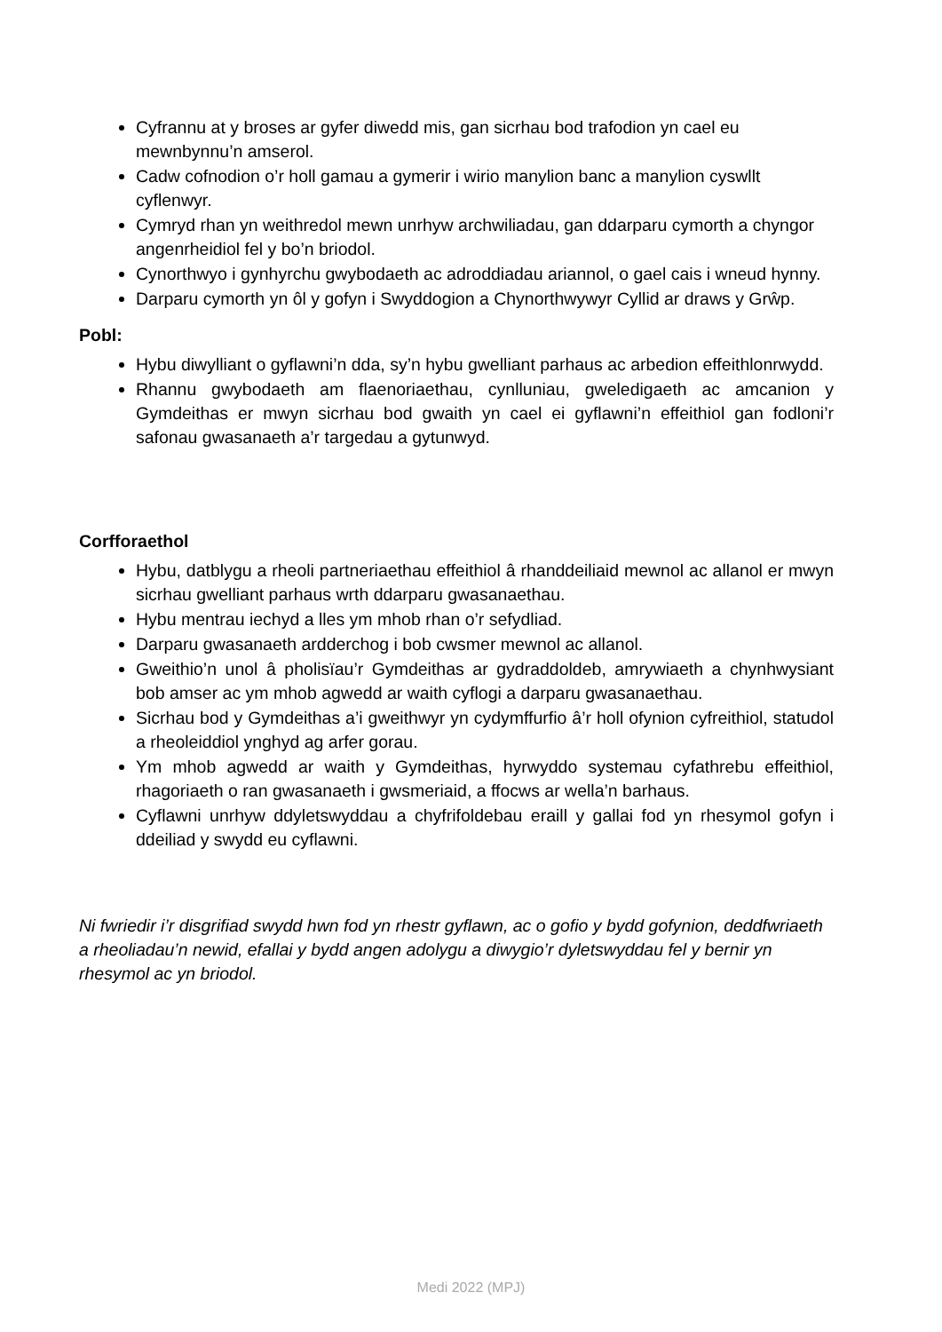Cyfrannu at y broses ar gyfer diwedd mis, gan sicrhau bod trafodion yn cael eu mewnbynnu’n amserol.
Cadw cofnodion o’r holl gamau a gymerir i wirio manylion banc a manylion cyswllt cyflenwyr.
Cymryd rhan yn weithredol mewn unrhyw archwiliadau, gan ddarparu cymorth a chyngor angenrheidiol fel y bo’n briodol.
Cynorthwyo i gynhyrchu gwybodaeth ac adroddiadau ariannol, o gael cais i wneud hynny.
Darparu cymorth yn ôl y gofyn i Swyddogion a Chynorthwywyr Cyllid ar draws y Grŵp.
Pobl:
Hybu diwylliant o gyflawni’n dda, sy’n hybu gwelliant parhaus ac arbedion effeithlonrwydd.
Rhannu gwybodaeth am flaenoriaethau, cynlluniau, gweledigaeth ac amcanion y Gymdeithas er mwyn sicrhau bod gwaith yn cael ei gyflawni’n effeithiol gan fodloni’r safonau gwasanaeth a’r targedau a gytunwyd.
Corfforaethol
Hybu, datblygu a rheoli partneriaethau effeithiol â rhanddeiliaid mewnol ac allanol er mwyn sicrhau gwelliant parhaus wrth ddarparu gwasanaethau.
Hybu mentrau iechyd a lles ym mhob rhan o’r sefydliad.
Darparu gwasanaeth ardderchog i bob cwsmer mewnol ac allanol.
Gweithio’n unol â pholisïau’r Gymdeithas ar gydraddoldeb, amrywiaeth a chynhwysiant bob amser ac ym mhob agwedd ar waith cyflogi a darparu gwasanaethau.
Sicrhau bod y Gymdeithas a’i gweithwyr yn cydymffurfio â’r holl ofynion cyfreithiol, statudol a rheoleiddiol ynghyd ag arfer gorau.
Ym mhob agwedd ar waith y Gymdeithas, hyrwyddo systemau cyfathrebu effeithiol, rhagoriaeth o ran gwasanaeth i gwsmeriaid, a ffocws ar wella’n barhaus.
Cyflawni unrhyw ddyletswyddau a chyfrifoldebau eraill y gallai fod yn rhesymol gofyn i ddeiliad y swydd eu cyflawni.
Ni fwriedir i’r disgrifiad swydd hwn fod yn rhestr gyflawn, ac o gofio y bydd gofynion, deddfwriaeth a rheoliadau’n newid, efallai y bydd angen adolygu a diwygio’r dyletswyddau fel y bernir yn rhesymol ac yn briodol.
Medi 2022 (MPJ)